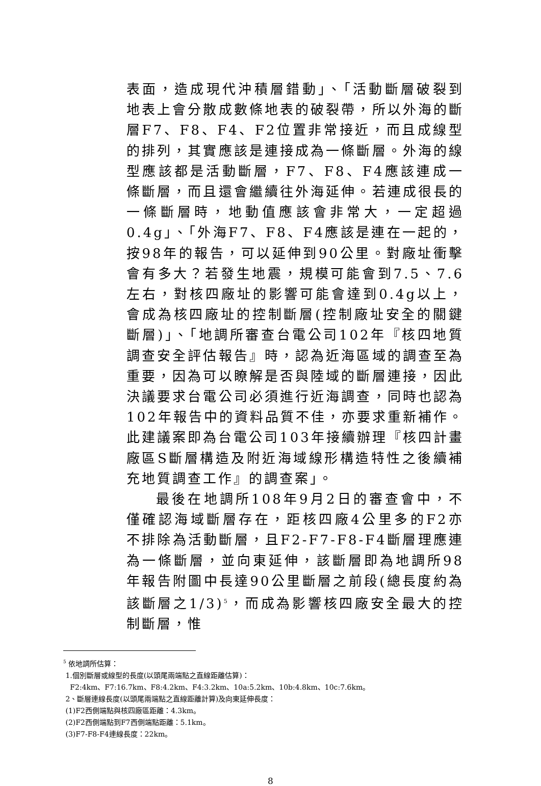表面，造成現代沖積層錯動」、「活動斷層破裂到地表上會分散成數條地表的破裂帶，所以外海的斷層F7、F8、F4、F2位置非常接近，而且成線型的排列，其實應該是連接成為一條斷層。外海的線型應該都是活動斷層，F7、F8、F4應該連成一條斷層，而且還會繼續往外海延伸。若連成很長的一條斷層時，地動值應該會非常大，一定超過0.4g」、「外海F7、F8、F4應該是連在一起的，按98年的報告，可以延伸到90公里。對廠址衝擊會有多大？若發生地震，規模可能會到7.5、7.6左右，對核四廠址的影響可能會達到0.4g以上，會成為核四廠址的控制斷層(控制廠址安全的關鍵斷層)」、「地調所審查台電公司102年『核四地質調查安全評估報告』時，認為近海區域的調查至為重要，因為可以瞭解是否與陸域的斷層連接，因此決議要求台電公司必須進行近海調查，同時也認為102年報告中的資料品質不佳，亦要求重新補作。此建議案即為台電公司103年接續辦理『核四計畫廠區S斷層構造及附近海域線形構造特性之後續補充地質調查工作』的調查案」。
最後在地調所108年9月2日的審查會中，不僅確認海域斷層存在，距核四廠4公里多的F2亦不排除為活動斷層，且F2-F7-F8-F4斷層理應連為一條斷層，並向東延伸，該斷層即為地調所98年報告附圖中長達90公里斷層之前段(總長度約為該斷層之1/3)<sup>5</sup>，而成為影響核四廠安全最大的控制斷層，惟
<sup>5</sup> 依地調所估算：
1.個別斷層或線型的長度(以頭尾兩端點之直線距離估算)：
F2:4km、F7:16.7km、F8:4.2km、F4:3.2km、10a:5.2km、10b:4.8km、10c:7.6km。
2、斷層連線長度(以頭尾兩端點之直線距離計算)及向東延伸長度：
(1)F2西側端點與核四廠區距離：4.3km。
(2)F2西側端點到F7西側端點距離：5.1km。
(3)F7-F8-F4連線長度：22km。
8